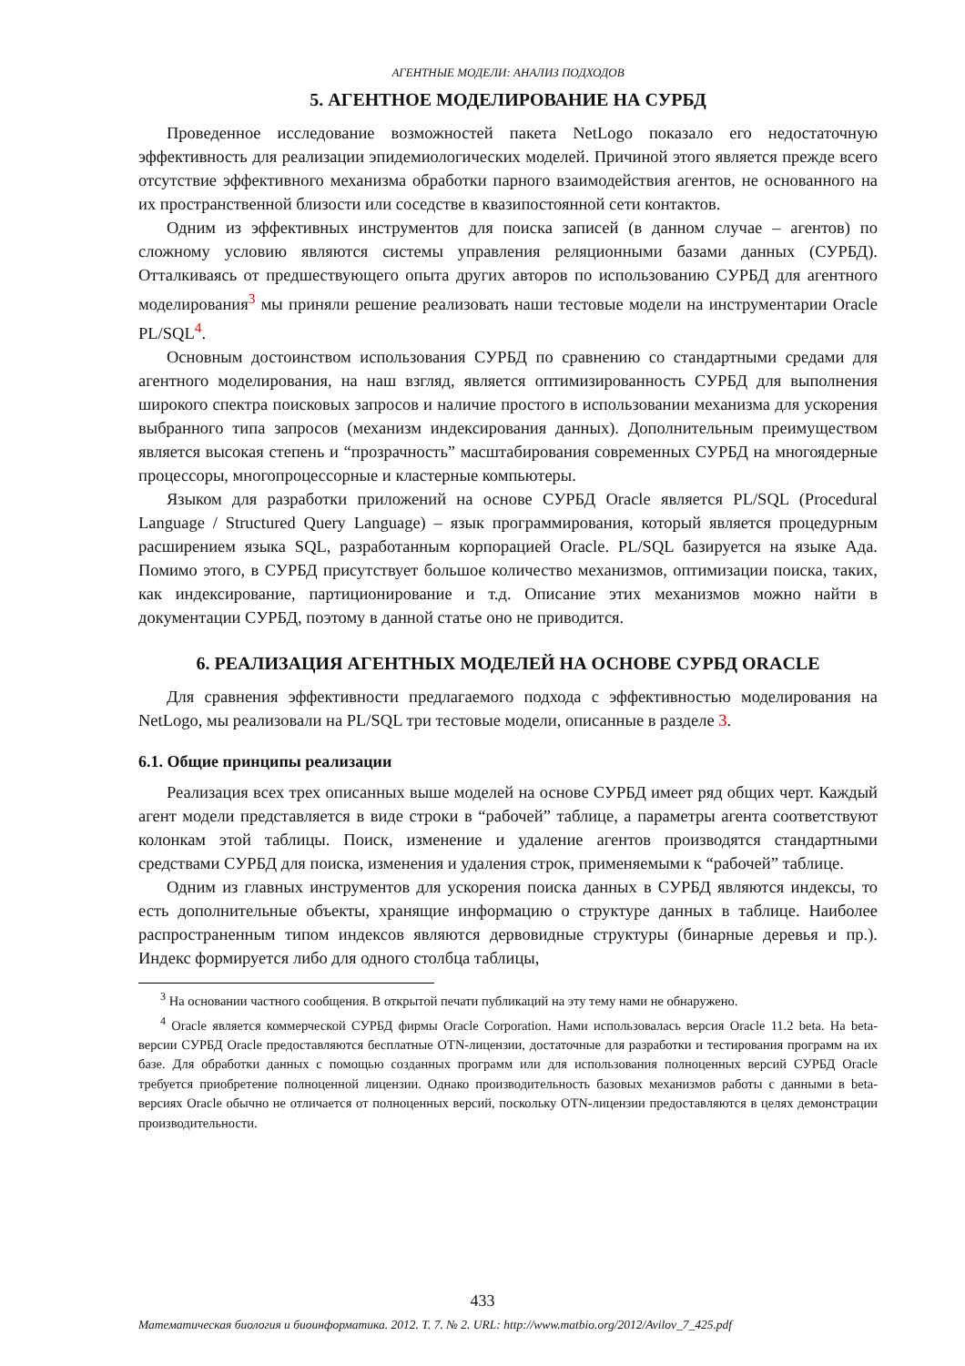АГЕНТНЫЕ МОДЕЛИ: АНАЛИЗ ПОДХОДОВ
5. АГЕНТНОЕ МОДЕЛИРОВАНИЕ НА СУРБД
Проведенное исследование возможностей пакета NetLogo показало его недостаточную эффективность для реализации эпидемиологических моделей. Причиной этого является прежде всего отсутствие эффективного механизма обработки парного взаимодействия агентов, не основанного на их пространственной близости или соседстве в квазипостоянной сети контактов.
Одним из эффективных инструментов для поиска записей (в данном случае – агентов) по сложному условию являются системы управления реляционными базами данных (СУРБД). Отталкиваясь от предшествующего опыта других авторов по использованию СУРБД для агентного моделирования<sup>3</sup> мы приняли решение реализовать наши тестовые модели на инструментарии Oracle PL/SQL<sup>4</sup>.
Основным достоинством использования СУРБД по сравнению со стандартными средами для агентного моделирования, на наш взгляд, является оптимизированность СУРБД для выполнения широкого спектра поисковых запросов и наличие простого в использовании механизма для ускорения выбранного типа запросов (механизм индексирования данных). Дополнительным преимуществом является высокая степень и “прозрачность” масштабирования современных СУРБД на многоядерные процессоры, многопроцессорные и кластерные компьютеры.
Языком для разработки приложений на основе СУРБД Oracle является PL/SQL (Procedural Language / Structured Query Language) – язык программирования, который является процедурным расширением языка SQL, разработанным корпорацией Oracle. PL/SQL базируется на языке Ада. Помимо этого, в СУРБД присутствует большое количество механизмов, оптимизации поиска, таких, как индексирование, партиционирование и т.д. Описание этих механизмов можно найти в документации СУРБД, поэтому в данной статье оно не приводится.
6. РЕАЛИЗАЦИЯ АГЕНТНЫХ МОДЕЛЕЙ НА ОСНОВЕ СУРБД ORACLE
Для сравнения эффективности предлагаемого подхода с эффективностью моделирования на NetLogo, мы реализовали на PL/SQL три тестовые модели, описанные в разделе 3.
6.1. Общие принципы реализации
Реализация всех трех описанных выше моделей на основе СУРБД имеет ряд общих черт. Каждый агент модели представляется в виде строки в “рабочей” таблице, а параметры агента соответствуют колонкам этой таблицы. Поиск, изменение и удаление агентов производятся стандартными средствами СУРБД для поиска, изменения и удаления строк, применяемыми к “рабочей” таблице.
Одним из главных инструментов для ускорения поиска данных в СУРБД являются индексы, то есть дополнительные объекты, хранящие информацию о структуре данных в таблице. Наиболее распространенным типом индексов являются дервовидные структуры (бинарные деревья и пр.). Индекс формируется либо для одного столбца таблицы,
<sup>3</sup> На основании частного сообщения. В открытой печати публикаций на эту тему нами не обнаружено.
<sup>4</sup> Oracle является коммерческой СУРБД фирмы Oracle Corporation. Нами использовалась версия Oracle 11.2 beta. На beta-версии СУРБД Oracle предоставляются бесплатные OTN-лицензии, достаточные для разработки и тестирования программ на их базе. Для обработки данных с помощью созданных программ или для использования полноценных версий СУРБД Oracle требуется приобретение полноценной лицензии. Однако производительность базовых механизмов работы с данными в beta-версиях Oracle обычно не отличается от полноценных версий, поскольку OTN-лицензии предоставляются в целях демонстрации производительности.
433
Математическая биология и биоинформатика. 2012. Т. 7. № 2. URL: http://www.matbio.org/2012/Avilov_7_425.pdf